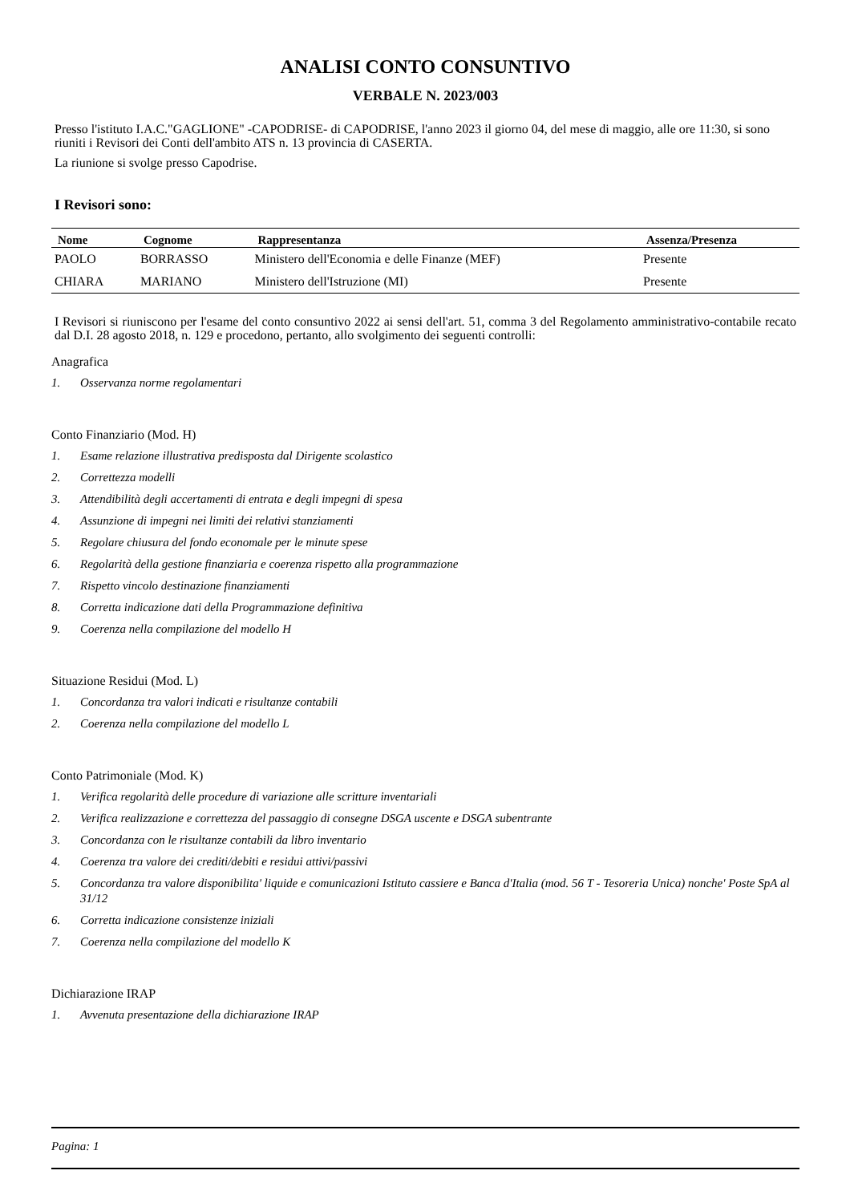ANALISI CONTO CONSUNTIVO
VERBALE N. 2023/003
Presso l'istituto I.A.C."GAGLIONE" -CAPODRISE- di CAPODRISE, l'anno 2023 il giorno 04, del mese di maggio, alle ore 11:30, si sono riuniti i Revisori dei Conti dell'ambito ATS n. 13 provincia di CASERTA.
La riunione si svolge presso Capodrise.
I Revisori sono:
| Nome | Cognome | Rappresentanza | Assenza/Presenza |
| --- | --- | --- | --- |
| PAOLO | BORRASSO | Ministero dell'Economia e delle Finanze (MEF) | Presente |
| CHIARA | MARIANO | Ministero dell'Istruzione (MI) | Presente |
I Revisori si riuniscono per l'esame del conto consuntivo 2022 ai sensi dell'art. 51, comma 3 del Regolamento amministrativo-contabile recato dal D.I. 28 agosto 2018, n. 129 e procedono, pertanto, allo svolgimento dei seguenti controlli:
Anagrafica
1. Osservanza norme regolamentari
Conto Finanziario (Mod. H)
1. Esame relazione illustrativa predisposta dal Dirigente scolastico
2. Correttezza modelli
3. Attendibilità degli accertamenti di entrata e degli impegni di spesa
4. Assunzione di impegni nei limiti dei relativi stanziamenti
5. Regolare chiusura del fondo economale per le minute spese
6. Regolarità della gestione finanziaria e coerenza rispetto alla programmazione
7. Rispetto vincolo destinazione finanziamenti
8. Corretta indicazione dati della Programmazione definitiva
9. Coerenza nella compilazione del modello H
Situazione Residui (Mod. L)
1. Concordanza tra valori indicati e risultanze contabili
2. Coerenza nella compilazione del modello L
Conto Patrimoniale (Mod. K)
1. Verifica regolarità delle procedure di variazione alle scritture inventariali
2. Verifica realizzazione e correttezza del passaggio di consegne DSGA uscente e DSGA subentrante
3. Concordanza con le risultanze contabili da libro inventario
4. Coerenza tra valore dei crediti/debiti e residui attivi/passivi
5. Concordanza tra valore disponibilita' liquide e comunicazioni Istituto cassiere e Banca d'Italia (mod. 56 T - Tesoreria Unica) nonche' Poste SpA al 31/12
6. Corretta indicazione consistenze iniziali
7. Coerenza nella compilazione del modello K
Dichiarazione IRAP
1. Avvenuta presentazione della dichiarazione IRAP
Pagina: 1